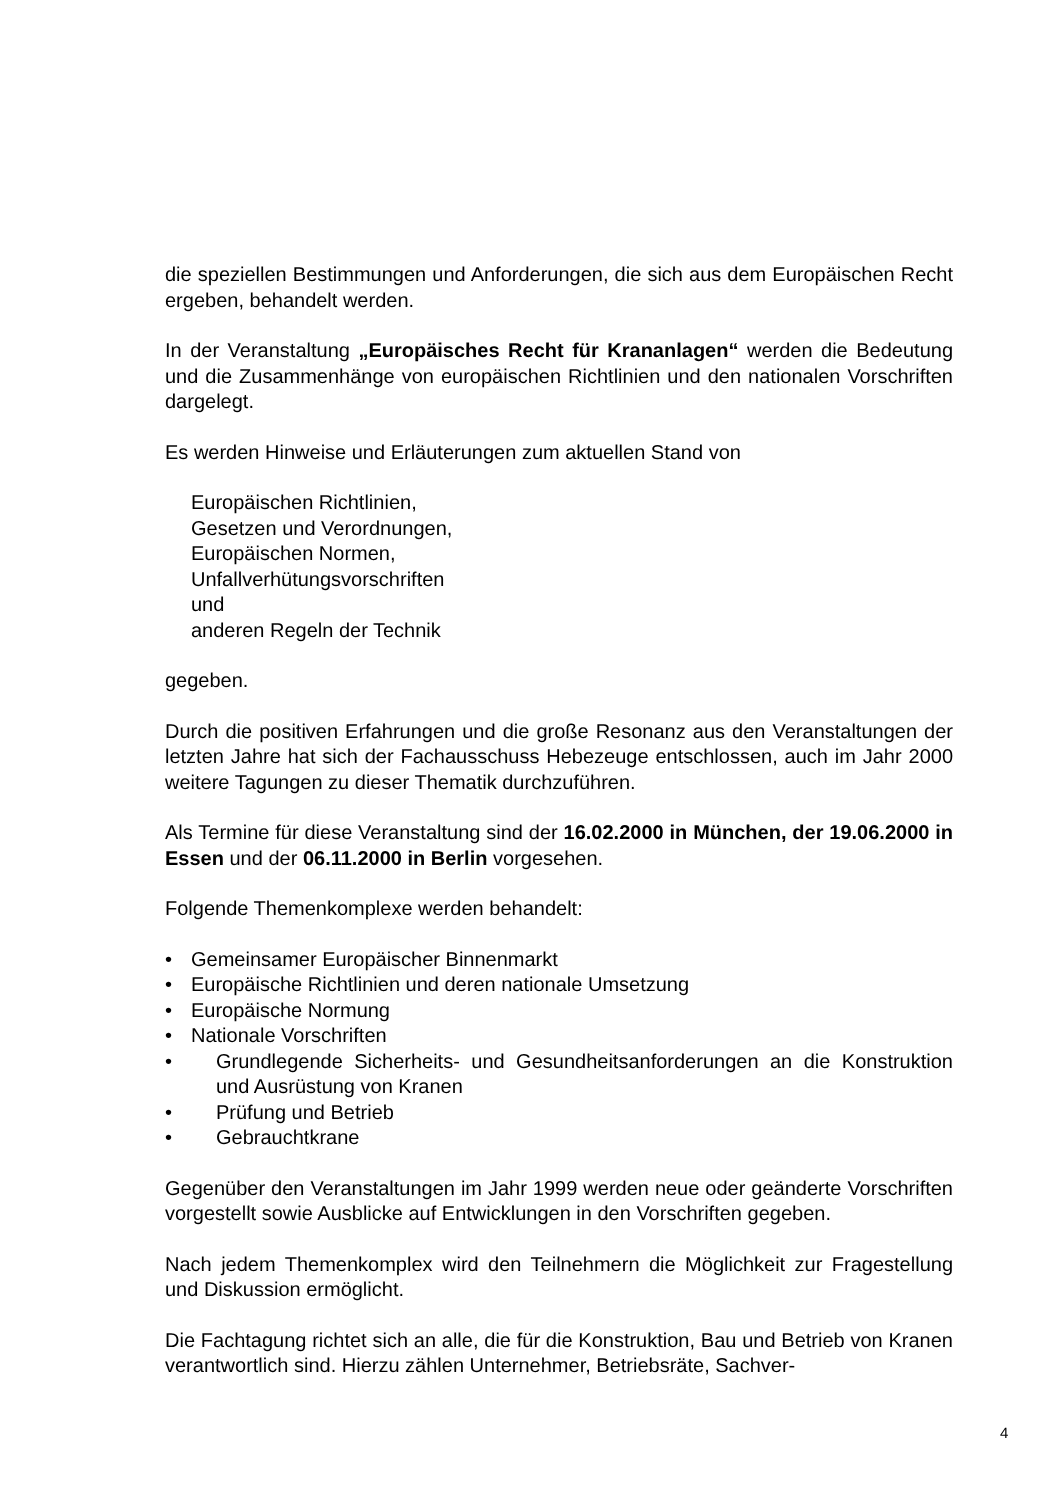die speziellen Bestimmungen und Anforderungen, die sich aus dem Europäischen Recht ergeben, behandelt werden.
In der Veranstaltung „Europäisches Recht für Krananlagen“ werden die Bedeutung und die Zusammenhänge von europäischen Richtlinien und den nationalen Vorschriften dargelegt.
Es werden Hinweise und Erläuterungen zum aktuellen Stand von
Europäischen Richtlinien,
Gesetzen und Verordnungen,
Europäischen Normen,
Unfallverhütungsvorschriften
und
anderen Regeln der Technik
gegeben.
Durch die positiven Erfahrungen und die große Resonanz aus den Veranstaltungen der letzten Jahre hat sich der Fachausschuss Hebezeuge entschlossen, auch im Jahr 2000 weitere Tagungen zu dieser Thematik durchzuführen.
Als Termine für diese Veranstaltung sind der 16.02.2000 in München, der 19.06.2000 in Essen und der 06.11.2000 in Berlin vorgesehen.
Folgende Themenkomplexe werden behandelt:
• Gemeinsamer Europäischer Binnenmarkt
• Europäische Richtlinien und deren nationale Umsetzung
• Europäische Normung
• Nationale Vorschriften
• Grundlegende Sicherheits- und Gesundheitsanforderungen an die Konstruktion und Ausrüstung von Kranen
• Prüfung und Betrieb
• Gebrauchtkrane
Gegenüber den Veranstaltungen im Jahr 1999 werden neue oder geänderte Vorschriften vorgestellt sowie Ausblicke auf Entwicklungen in den Vorschriften gegeben.
Nach jedem Themenkomplex wird den Teilnehmern die Möglichkeit zur Fragestellung und Diskussion ermöglicht.
Die Fachtagung richtet sich an alle, die für die Konstruktion, Bau und Betrieb von Kranen verantwortlich sind. Hierzu zählen Unternehmer, Betriebsräte, Sachver-
4